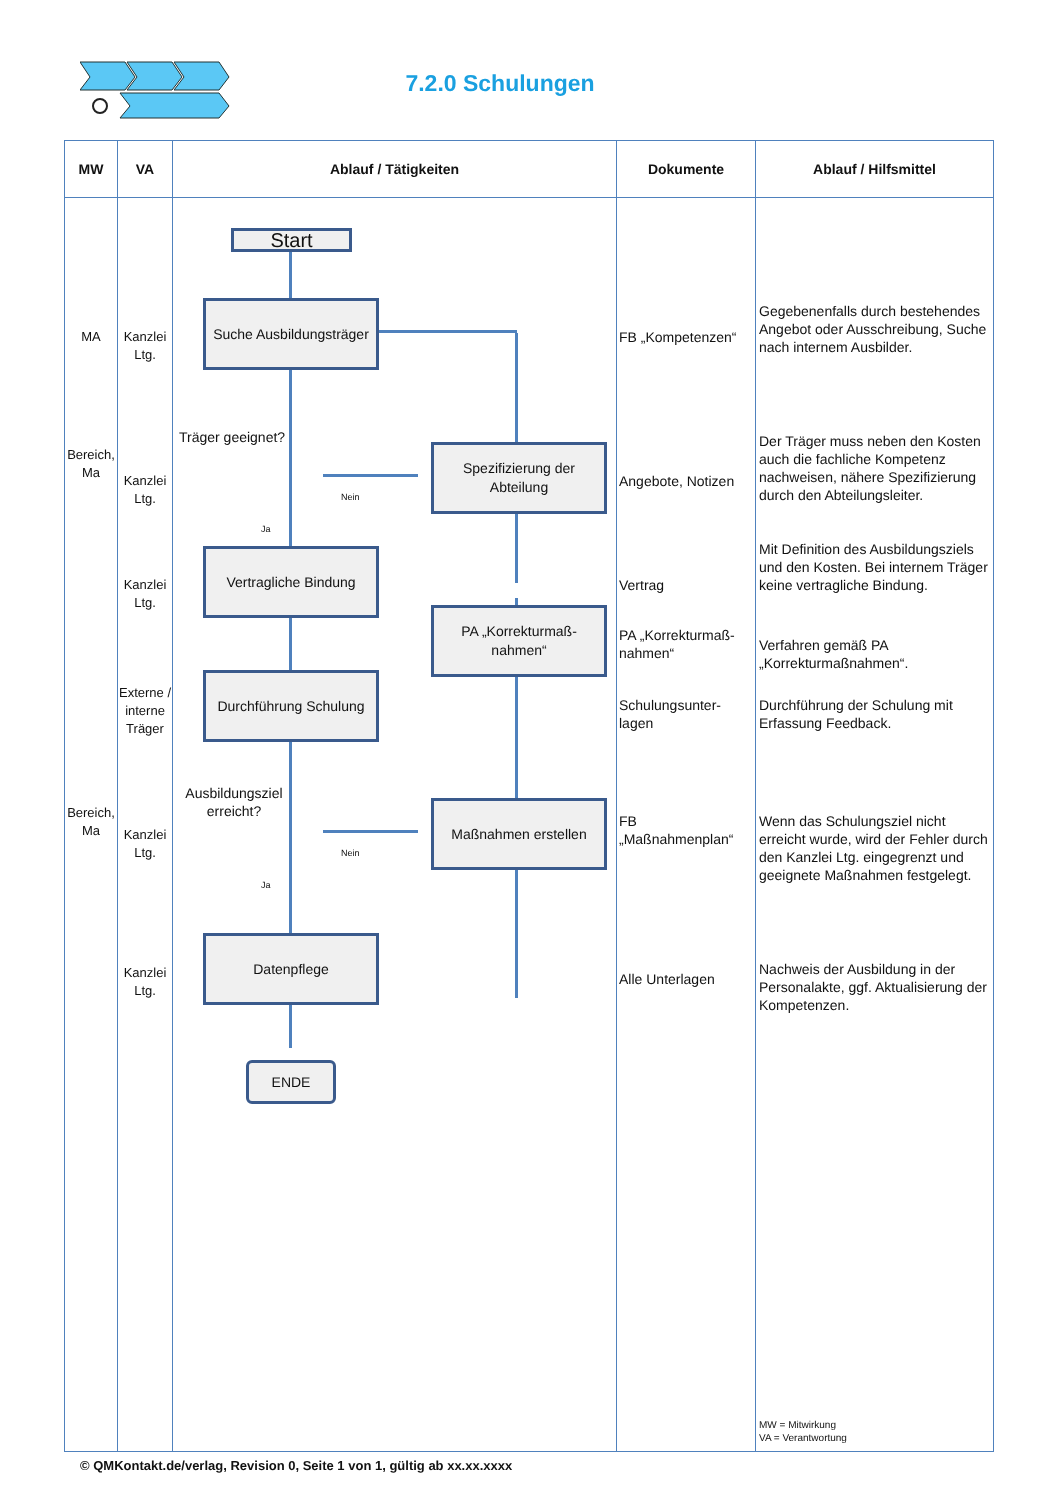7.2.0 Schulungen
| MW | VA | Ablauf / Tätigkeiten | Dokumente | Ablauf / Hilfsmittel |
| --- | --- | --- | --- | --- |
| MA Bereich, Ma Bereich, Ma | Kanzlei Ltg. Kanzlei Ltg. Kanzlei Ltg. Externe / interne Träger Kanzlei Ltg. Kanzlei Ltg. | Start Suche Ausbildungsträger Träger geeignet? Nein Ja Spezifizierung der Abteilung Vertragliche Bindung PA „Korrekturmaß-nahmen“ Durchführung Schulung Ausbildungsziel erreicht? Nein Ja Maßnahmen erstellen Datenpflege ENDE | FB „Kompetenzen“ Angebote, Notizen Vertrag PA „Korrekturmaß-nahmen“ Schulungsunter-lagen FB „Maßnahmenplan“ Alle Unterlagen | Gegebenenfalls durch bestehendes Angebot oder Ausschreibung, Suche nach internem Ausbilder. Der Träger muss neben den Kosten auch die fachliche Kompetenz nachweisen, nähere Spezifizierung durch den Abteilungsleiter. Mit Definition des Ausbildungsziels und den Kosten. Bei internem Träger keine vertragliche Bindung. Verfahren gemäß PA „Korrekturmaßnahmen“. Durchführung der Schulung mit Erfassung Feedback. Wenn das Schulungsziel nicht erreicht wurde, wird der Fehler durch den Kanzlei Ltg. eingegrenzt und geeignete Maßnahmen festgelegt. Nachweis der Ausbildung in der Personalakte, ggf. Aktualisierung der Kompetenzen. MW = Mitwirkung VA = Verantwortung |
© QMKontakt.de/verlag, Revision 0, Seite 1 von 1, gültig ab xx.xx.xxxx